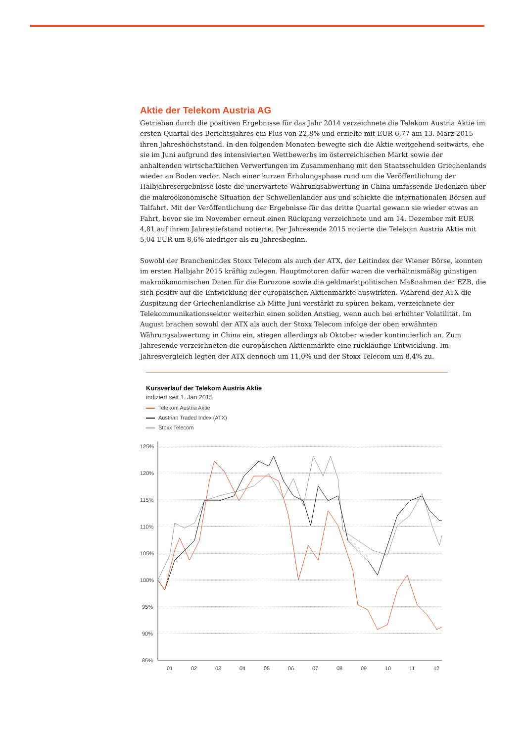Aktie der Telekom Austria AG
Getrieben durch die positiven Ergebnisse für das Jahr 2014 verzeichnete die Telekom Austria Aktie im ersten Quartal des Berichtsjahres ein Plus von 22,8% und erzielte mit EUR 6,77 am 13. März 2015 ihren Jahres­höchststand. In den folgenden Monaten bewegte sich die Aktie weitgehend seitwärts, ehe sie im Juni auf­grund des intensivierten Wettbewerbs im österreichischen Markt sowie der anhaltenden wirtschaftlichen Verwerfungen im Zusammenhang mit den Staatsschulden Griechenlands wieder an Boden verlor. Nach einer kurzen Erholungsphase rund um die Veröffentlichung der Halbjahresergebnisse löste die unerwartete Währungsabwertung in China umfassende Bedenken über die makroökonomische Situation der Schwellen­länder aus und schickte die internationalen Börsen auf Talfahrt. Mit der Veröffentlichung der Ergebnisse für das dritte Quartal gewann sie wieder etwas an Fahrt, bevor sie im November erneut einen Rückgang ver­zeichnete und am 14. Dezember mit EUR 4,81 auf ihrem Jahrestiefstand notierte. Per Jahresende 2015 notier­te die Telekom Austria Aktie mit 5,04 EUR um 8,6% niedriger als zu Jahresbeginn.
Sowohl der Branchenindex Stoxx Telecom als auch der ATX, der Leitindex der Wiener Börse, konnten im ersten Halbjahr 2015 kräftig zulegen. Hauptmotoren dafür waren die verhältnismäßig günstigen makroöko­nomischen Daten für die Eurozone sowie die geldmarktpolitischen Maßnahmen der EZB, die sich positiv auf die Entwicklung der europäischen Aktienmärkte auswirkten. Während der ATX die Zuspitzung der Grie­chenlandkrise ab Mitte Juni verstärkt zu spüren bekam, verzeichnete der Telekommunikationssektor wei­terhin einen soliden Anstieg, wenn auch bei erhöhter Volatilität. Im August brachen sowohl der ATX als auch der Stoxx Telecom infolge der oben erwähnten Währungsabwertung in China ein, stiegen allerdings ab Oktober wieder kontinuierlich an. Zum Jahresende verzeichneten die europäischen Aktienmärkte eine rückläufige Entwicklung. Im Jahresvergleich legten der ATX dennoch um 11,0% und der Stoxx Telecom um 8,4% zu.
Kursverlauf der Telekom Austria Aktie
indiziert seit 1. Jan 2015
Telekom Austria Aktie
Austrian Traded Index (ATX)
Stoxx Telecom
125%
120%
115%
110%
105%
100%
95%
90%
85%
01
02
03
04
05
06
07
08
09
10
11
12